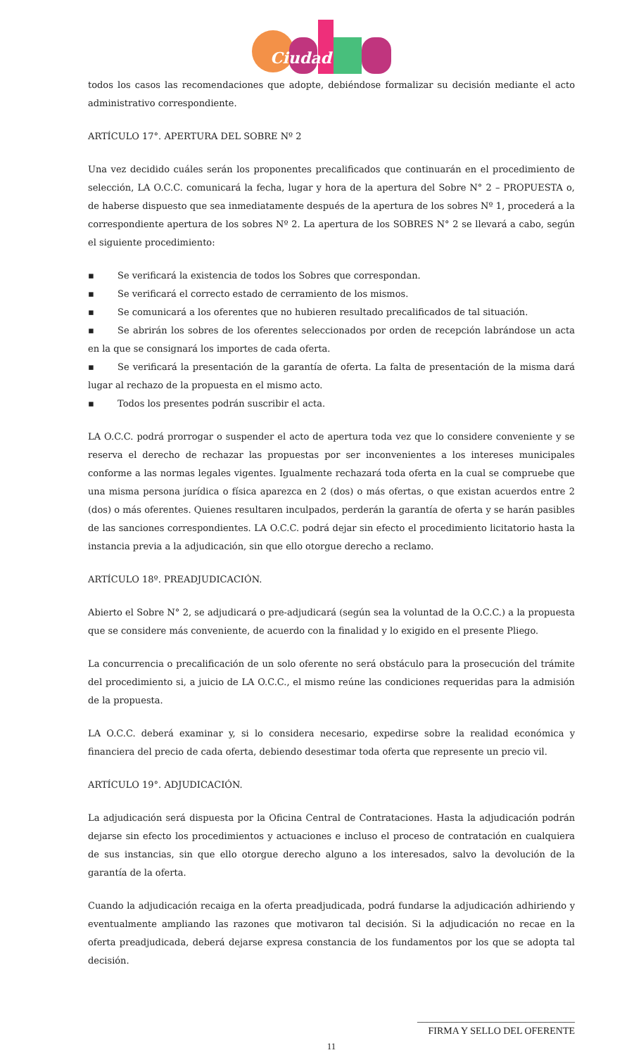Ciudad
todos los casos las recomendaciones que adopte, debiéndose formalizar su decisión mediante el acto administrativo correspondiente.
ARTÍCULO 17°. APERTURA DEL SOBRE Nº 2
Una vez decidido cuáles serán los proponentes precalificados que continuarán en el procedimiento de selección, LA O.C.C. comunicará la fecha, lugar y hora de la apertura del Sobre N° 2 – PROPUESTA o, de haberse dispuesto que sea inmediatamente después de la apertura de los sobres Nº 1, procederá a la correspondiente apertura de los sobres Nº 2. La apertura de los SOBRES N° 2 se llevará a cabo, según el siguiente procedimiento:
▪ Se verificará la existencia de todos los Sobres que correspondan.
▪ Se verificará el correcto estado de cerramiento de los mismos.
▪ Se comunicará a los oferentes que no hubieren resultado precalificados de tal situación.
▪ Se abrirán los sobres de los oferentes seleccionados por orden de recepción labrándose un acta en la que se consignará los importes de cada oferta.
▪ Se verificará la presentación de la garantía de oferta. La falta de presentación de la misma dará lugar al rechazo de la propuesta en el mismo acto.
▪ Todos los presentes podrán suscribir el acta.
LA O.C.C. podrá prorrogar o suspender el acto de apertura toda vez que lo considere conveniente y se reserva el derecho de rechazar las propuestas por ser inconvenientes a los intereses municipales conforme a las normas legales vigentes. Igualmente rechazará toda oferta en la cual se compruebe que una misma persona jurídica o física aparezca en 2 (dos) o más ofertas, o que existan acuerdos entre 2 (dos) o más oferentes. Quienes resultaren inculpados, perderán la garantía de oferta y se harán pasibles de las sanciones correspondientes. LA O.C.C. podrá dejar sin efecto el procedimiento licitatorio hasta la instancia previa a la adjudicación, sin que ello otorgue derecho a reclamo.
ARTÍCULO 18º. PREADJUDICACIÓN.
Abierto el Sobre N° 2, se adjudicará o pre-adjudicará (según sea la voluntad de la O.C.C.) a la propuesta que se considere más conveniente, de acuerdo con la finalidad y lo exigido en el presente Pliego.
La concurrencia o precalificación de un solo oferente no será obstáculo para la prosecución del trámite del procedimiento si, a juicio de LA O.C.C., el mismo reúne las condiciones requeridas para la admisión de la propuesta.
LA O.C.C. deberá examinar y, si lo considera necesario, expedirse sobre la realidad económica y financiera del precio de cada oferta, debiendo desestimar toda oferta que represente un precio vil.
ARTÍCULO 19°. ADJUDICACIÓN.
La adjudicación será dispuesta por la Oficina Central de Contrataciones. Hasta la adjudicación podrán dejarse sin efecto los procedimientos y actuaciones e incluso el proceso de contratación en cualquiera de sus instancias, sin que ello otorgue derecho alguno a los interesados, salvo la devolución de la garantía de la oferta.
Cuando la adjudicación recaiga en la oferta preadjudicada, podrá fundarse la adjudicación adhiriendo y eventualmente ampliando las razones que motivaron tal decisión. Si la adjudicación no recae en la oferta preadjudicada, deberá dejarse expresa constancia de los fundamentos por los que se adopta tal decisión.
________________________________
FIRMA Y SELLO DEL OFERENTE
11